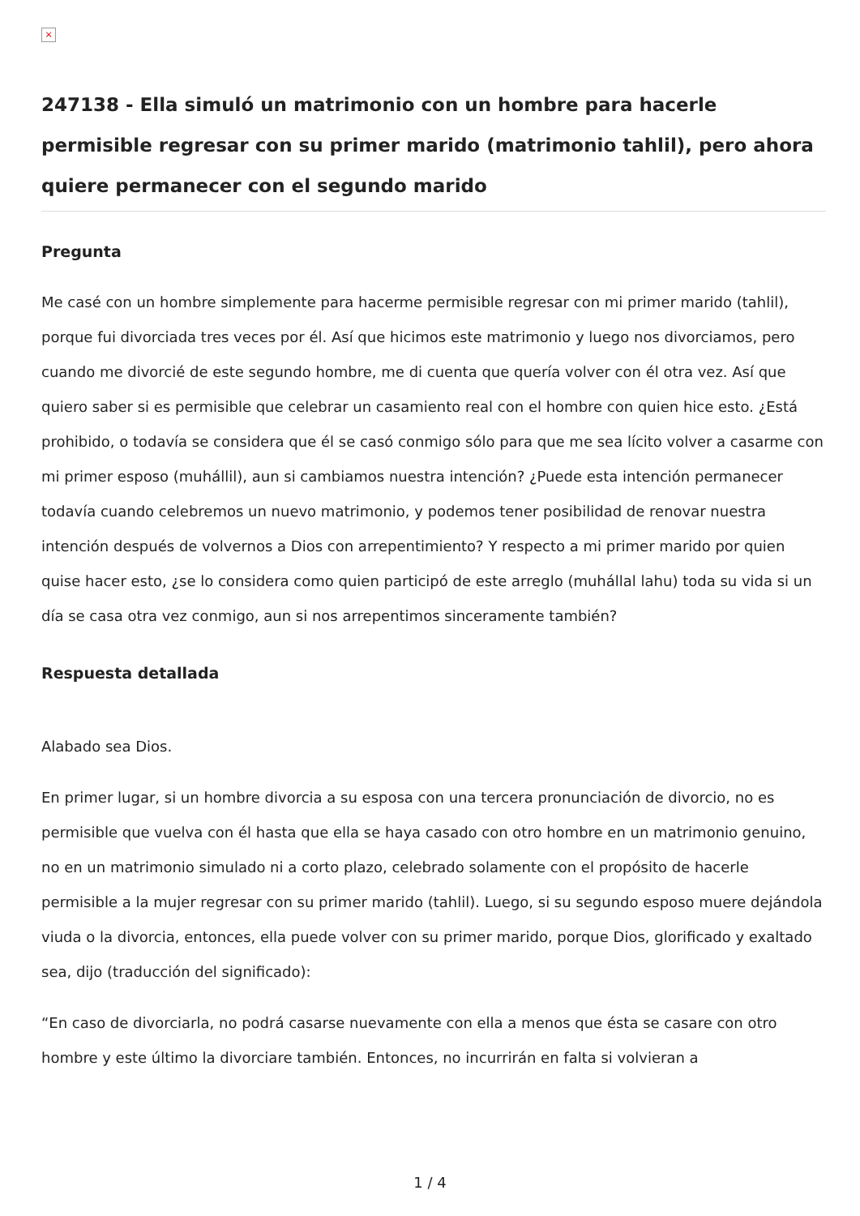×
247138 - Ella simuló un matrimonio con un hombre para hacerle permisible regresar con su primer marido (matrimonio tahlil), pero ahora quiere permanecer con el segundo marido
Pregunta
Me casé con un hombre simplemente para hacerme permisible regresar con mi primer marido (tahlil), porque fui divorciada tres veces por él. Así que hicimos este matrimonio y luego nos divorciamos, pero cuando me divorcié de este segundo hombre, me di cuenta que quería volver con él otra vez. Así que quiero saber si es permisible que celebrar un casamiento real con el hombre con quien hice esto. ¿Está prohibido, o todavía se considera que él se casó conmigo sólo para que me sea lícito volver a casarme con mi primer esposo (muhállil), aun si cambiamos nuestra intención? ¿Puede esta intención permanecer todavía cuando celebremos un nuevo matrimonio, y podemos tener posibilidad de renovar nuestra intención después de volvernos a Dios con arrepentimiento? Y respecto a mi primer marido por quien quise hacer esto, ¿se lo considera como quien participó de este arreglo (muhállal lahu) toda su vida si un día se casa otra vez conmigo, aun si nos arrepentimos sinceramente también?
Respuesta detallada
Alabado sea Dios.
En primer lugar, si un hombre divorcia a su esposa con una tercera pronunciación de divorcio, no es permisible que vuelva con él hasta que ella se haya casado con otro hombre en un matrimonio genuino, no en un matrimonio simulado ni a corto plazo, celebrado solamente con el propósito de hacerle permisible a la mujer regresar con su primer marido (tahlil). Luego, si su segundo esposo muere dejándola viuda o la divorcia, entonces, ella puede volver con su primer marido, porque Dios, glorificado y exaltado sea, dijo (traducción del significado):
“En caso de divorciarla, no podrá casarse nuevamente con ella a menos que ésta se casare con otro hombre y este último la divorciare también. Entonces, no incurrirán en falta si volvieran a
1 / 4